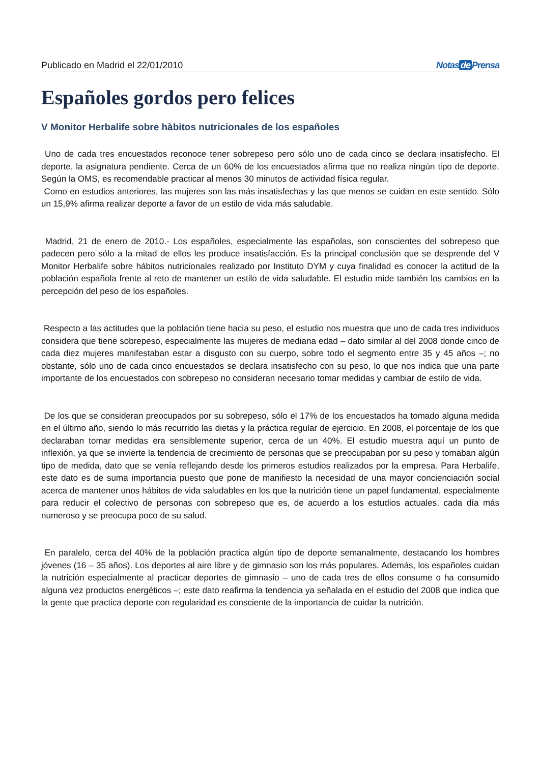Publicado en Madrid el 22/01/2010 Notas de Prensa
Españoles gordos pero felices
V Monitor Herbalife sobre hàbitos nutricionales de los españoles
Uno de cada tres encuestados reconoce tener sobrepeso pero sólo uno de cada cinco se declara insatisfecho. El deporte, la asignatura pendiente. Cerca de un 60% de los encuestados afirma que no realiza ningún tipo de deporte. Según la OMS, es recomendable practicar al menos 30 minutos de actividad física regular.
Como en estudios anteriores, las mujeres son las más insatisfechas y las que menos se cuidan en este sentido. Sólo un 15,9% afirma realizar deporte a favor de un estilo de vida más saludable.
Madrid, 21 de enero de 2010.- Los españoles, especialmente las españolas, son conscientes del sobrepeso que padecen pero sólo a la mitad de ellos les produce insatisfacción. Es la principal conclusión que se desprende del V Monitor Herbalife sobre hábitos nutricionales realizado por Instituto DYM y cuya finalidad es conocer la actitud de la población española frente al reto de mantener un estilo de vida saludable. El estudio mide también los cambios en la percepción del peso de los españoles.
Respecto a las actitudes que la población tiene hacia su peso, el estudio nos muestra que uno de cada tres individuos considera que tiene sobrepeso, especialmente las mujeres de mediana edad – dato similar al del 2008 donde cinco de cada diez mujeres manifestaban estar a disgusto con su cuerpo, sobre todo el segmento entre 35 y 45 años –; no obstante, sólo uno de cada cinco encuestados se declara insatisfecho con su peso, lo que nos indica que una parte importante de los encuestados con sobrepeso no consideran necesario tomar medidas y cambiar de estilo de vida.
De los que se consideran preocupados por su sobrepeso, sólo el 17% de los encuestados ha tomado alguna medida en el último año, siendo lo más recurrido las dietas y la práctica regular de ejercicio. En 2008, el porcentaje de los que declaraban tomar medidas era sensiblemente superior, cerca de un 40%. El estudio muestra aquí un punto de inflexión, ya que se invierte la tendencia de crecimiento de personas que se preocupaban por su peso y tomaban algún tipo de medida, dato que se venía reflejando desde los primeros estudios realizados por la empresa. Para Herbalife, este dato es de suma importancia puesto que pone de manifiesto la necesidad de una mayor concienciación social acerca de mantener unos hábitos de vida saludables en los que la nutrición tiene un papel fundamental, especialmente para reducir el colectivo de personas con sobrepeso que es, de acuerdo a los estudios actuales, cada día más numeroso y se preocupa poco de su salud.
En paralelo, cerca del 40% de la población practica algún tipo de deporte semanalmente, destacando los hombres jóvenes (16 – 35 años). Los deportes al aire libre y de gimnasio son los más populares. Además, los españoles cuidan la nutrición especialmente al practicar deportes de gimnasio – uno de cada tres de ellos consume o ha consumido alguna vez productos energéticos –; este dato reafirma la tendencia ya señalada en el estudio del 2008 que indica que la gente que practica deporte con regularidad es consciente de la importancia de cuidar la nutrición.